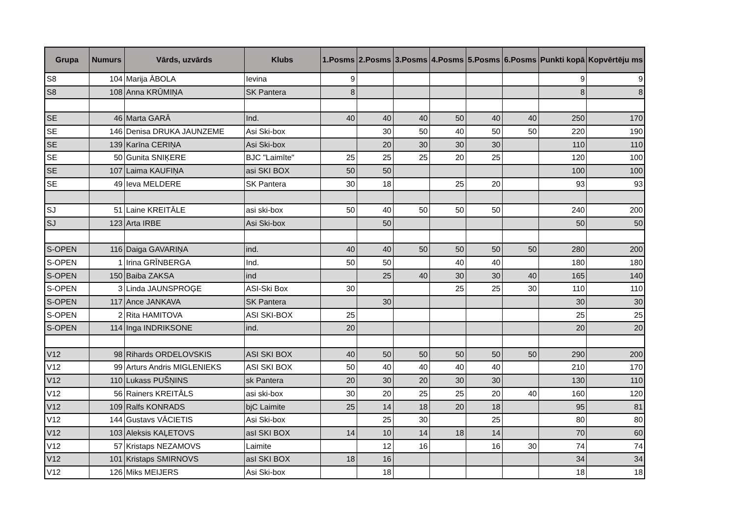| Grupa | Numurs | Vārds, uzvārds | Klubs | 1.Posms | 2.Posms | 3.Posms | 4.Posms | 5.Posms | 6.Posms | Punkti kopā | Kopvērtēju ms |
| --- | --- | --- | --- | --- | --- | --- | --- | --- | --- | --- | --- |
| S8 | 104 | Marija ĀBOLA | Ievina | 9 | | | | | | 9 | 9 |
| S8 | 108 | Anna KRŪMIŅA | SK Pantera | 8 | | | | | | 8 | 8 |
| SE | 46 | Marta GARĀ | Ind. | 40 | 40 | 40 | 50 | 40 | 40 | 250 | 170 |
| SE | 146 | Denisa DRUKA JAUNZEME | Asi Ski-box | | 30 | 50 | 40 | 50 | 50 | 220 | 190 |
| SE | 139 | Karīna CERIŅA | Asi Ski-box | | 20 | 30 | 30 | 30 | | 110 | 110 |
| SE | 50 | Gunita SNIĶERE | BJC "Laimīte" | 25 | 25 | 25 | 20 | 25 | | 120 | 100 |
| SE | 107 | Laima KAUFIŅA | asi SKI BOX | 50 | 50 | | | | | 100 | 100 |
| SE | 49 | Ieva MELDERE | SK Pantera | 30 | 18 | | 25 | 20 | | 93 | 93 |
| SJ | 51 | Laine KREITĀLE | asi ski-box | 50 | 40 | 50 | 50 | 50 | | 240 | 200 |
| SJ | 123 | Arta IRBE | Asi Ski-box | | 50 | | | | | 50 | 50 |
| S-OPEN | 116 | Daiga GAVARIŅA | ind. | 40 | 40 | 50 | 50 | 50 | 50 | 280 | 200 |
| S-OPEN | 1 | Irina GRĪNBERGA | Ind. | 50 | 50 | | 40 | 40 | | 180 | 180 |
| S-OPEN | 150 | Baiba ZAKSA | ind | | 25 | 40 | 30 | 30 | 40 | 165 | 140 |
| S-OPEN | 3 | Linda JAUNSPROĢE | ASI-Ski Box | 30 | | | 25 | 25 | 30 | 110 | 110 |
| S-OPEN | 117 | Ance JANKAVA | SK Pantera | | 30 | | | | | 30 | 30 |
| S-OPEN | 2 | Rita HAMITOVA | ASI SKI-BOX | 25 | | | | | | 25 | 25 |
| S-OPEN | 114 | Inga INDRIKSONE | ind. | 20 | | | | | | 20 | 20 |
| V12 | 98 | Rihards ORDELOVSKIS | ASI SKI BOX | 40 | 50 | 50 | 50 | 50 | 50 | 290 | 200 |
| V12 | 99 | Arturs Andris MIGLENIEKS | ASI SKI BOX | 50 | 40 | 40 | 40 | 40 | | 210 | 170 |
| V12 | 110 | Lukass PUŠŅINS | sk Pantera | 20 | 30 | 20 | 30 | 30 | | 130 | 110 |
| V12 | 56 | Rainers KREITĀLS | asi ski-box | 30 | 20 | 25 | 25 | 20 | 40 | 160 | 120 |
| V12 | 109 | Ralfs KONRADS | bjC Laimite | 25 | 14 | 18 | 20 | 18 | | 95 | 81 |
| V12 | 144 | Gustavs VĀCIETIS | Asi Ski-box | | 25 | 30 | | 25 | | 80 | 80 |
| V12 | 103 | Aleksis KAĻETOVS | asI SKI BOX | 14 | 10 | 14 | 18 | 14 | | 70 | 60 |
| V12 | 57 | Kristaps NEZAMOVS | Laimite | | 12 | 16 | | 16 | 30 | 74 | 74 |
| V12 | 101 | Kristaps SMIRNOVS | asI SKI BOX | 18 | 16 | | | | | 34 | 34 |
| V12 | 126 | Miks MEIJERS | Asi Ski-box | | 18 | | | | | 18 | 18 |